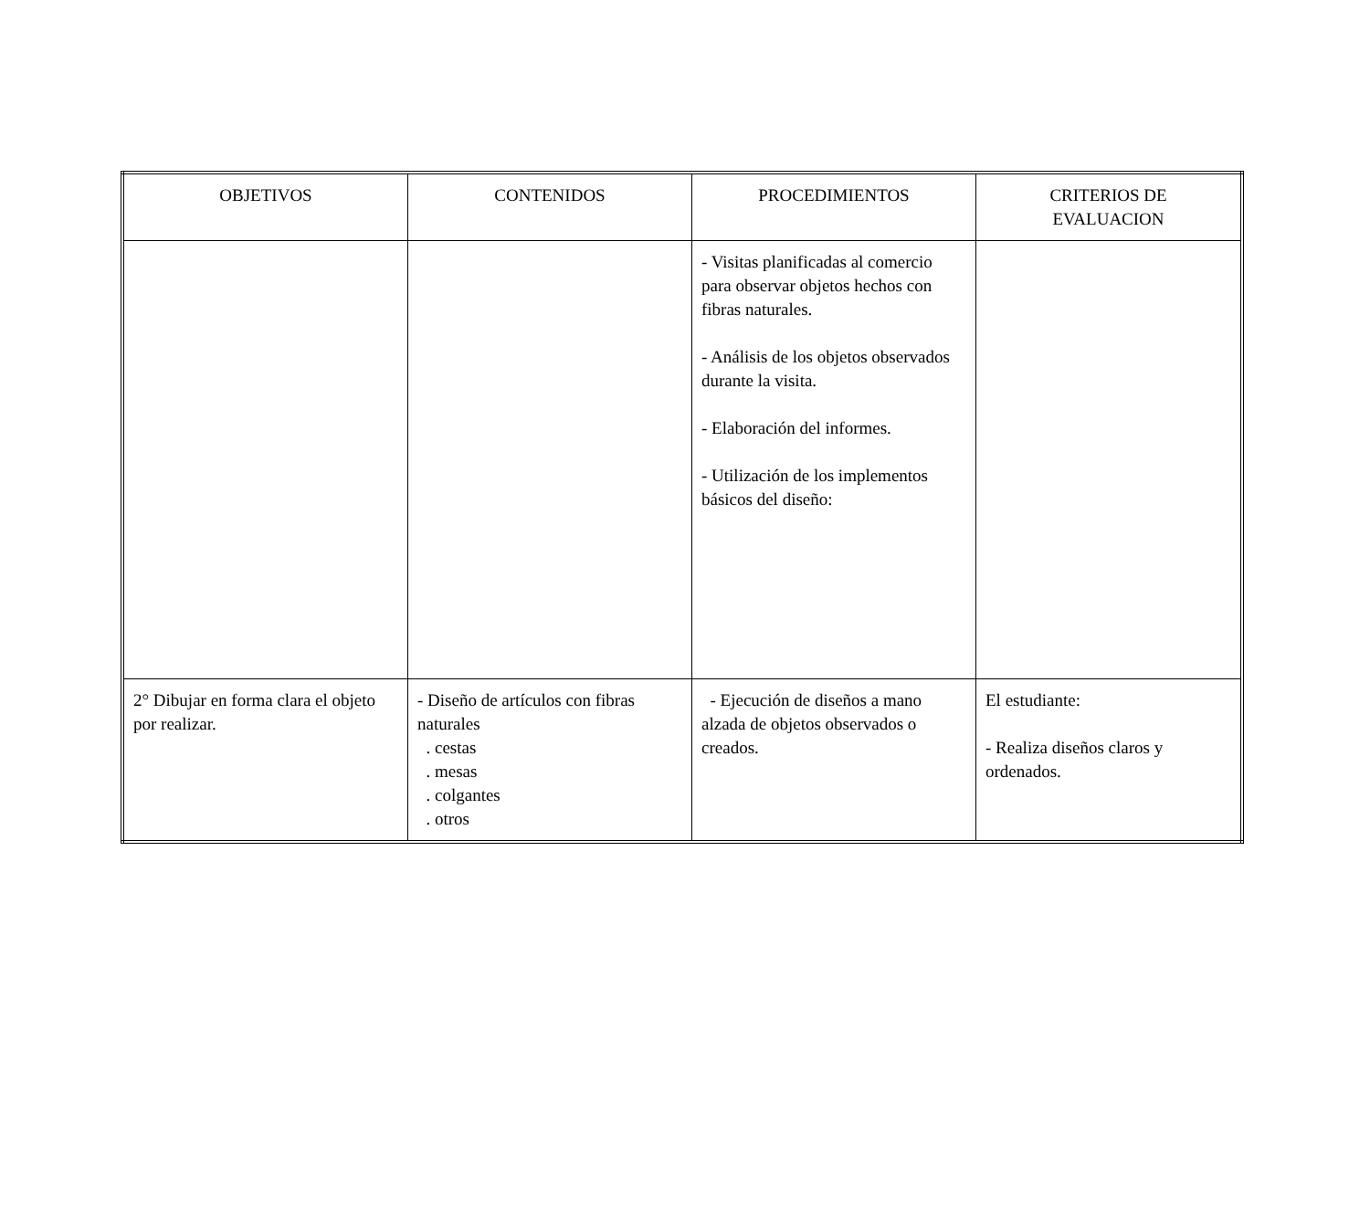| OBJETIVOS | CONTENIDOS | PROCEDIMIENTOS | CRITERIOS DE EVALUACION |
| --- | --- | --- | --- |
| | | - Visitas planificadas al comercio para observar objetos hechos con fibras naturales. - Análisis de los objetos observados durante la visita. - Elaboración del informes. - Utilización de los implementos básicos del diseño: | |
| 2° Dibujar en forma clara el objeto por realizar. | - Diseño de artículos con fibras naturales . cestas . mesas . colgantes . otros | - Ejecución de diseños a mano alzada de objetos observados o creados. | El estudiante: - Realiza diseños claros y ordenados. |